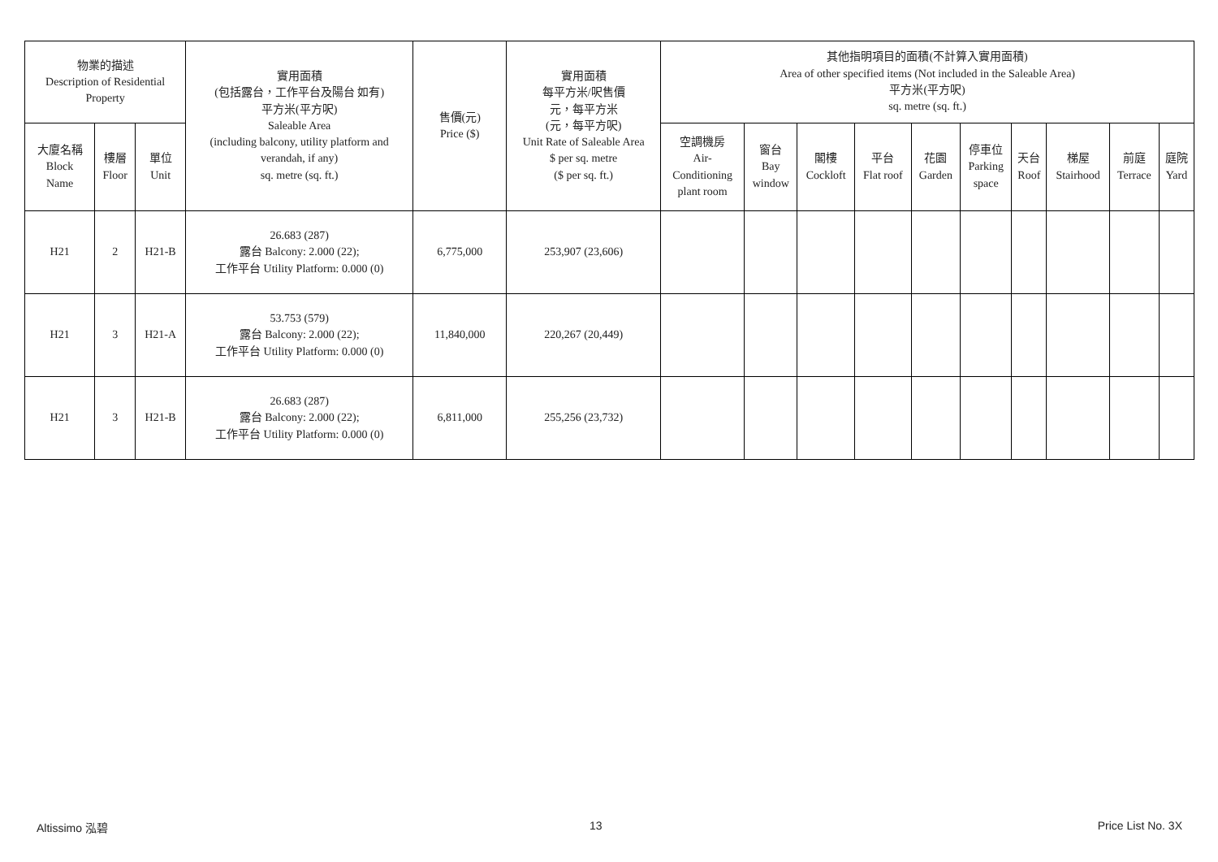| 物業的描述 Description of Residential Property | | | 實用面積 (包括露台，工作平台及陽台 如有) 平方米(平方呎) Saleable Area (including balcony, utility platform and verandah, if any) sq. metre (sq. ft.) | 售價(元) Price ($) | 實用面積 每平方米/呎售價 元，每平方米 (元，每平方呎) Unit Rate of Saleable Area $ per sq. metre ($ per sq. ft.) | 其他指明項目的面積(不計算入實用面積) Area of other specified items (Not included in the Saleable Area) 平方米(平方呎) sq. metre (sq. ft.) | | | | | | | | | |
| --- | --- | --- | --- | --- | --- | --- | --- | --- | --- | --- | --- | --- | --- | --- | --- |
| 大廈名稱 Block Name | 樓層 Floor | 單位 Unit | | | | 空調機房 Air- Conditioning plant room | 窗台 Bay window | 閣樓 Cockloft | 平台 Flat roof | 花園 Garden | 停車位 Parking space | 天台 Roof | 梯屋 Stairhood | 前庭 Terrace | 庭院 Yard |
| H21 | 2 | H21-B | 26.683 (287) 露台 Balcony: 2.000 (22); 工作平台 Utility Platform: 0.000 (0) | 6,775,000 | 253,907 (23,606) | | | | | | | | | | |
| H21 | 3 | H21-A | 53.753 (579) 露台 Balcony: 2.000 (22); 工作平台 Utility Platform: 0.000 (0) | 11,840,000 | 220,267 (20,449) | | | | | | | | | | |
| H21 | 3 | H21-B | 26.683 (287) 露台 Balcony: 2.000 (22); 工作平台 Utility Platform: 0.000 (0) | 6,811,000 | 255,256 (23,732) | | | | | | | | | | |
Altissimo 泓碧 13 Price List No. 3X